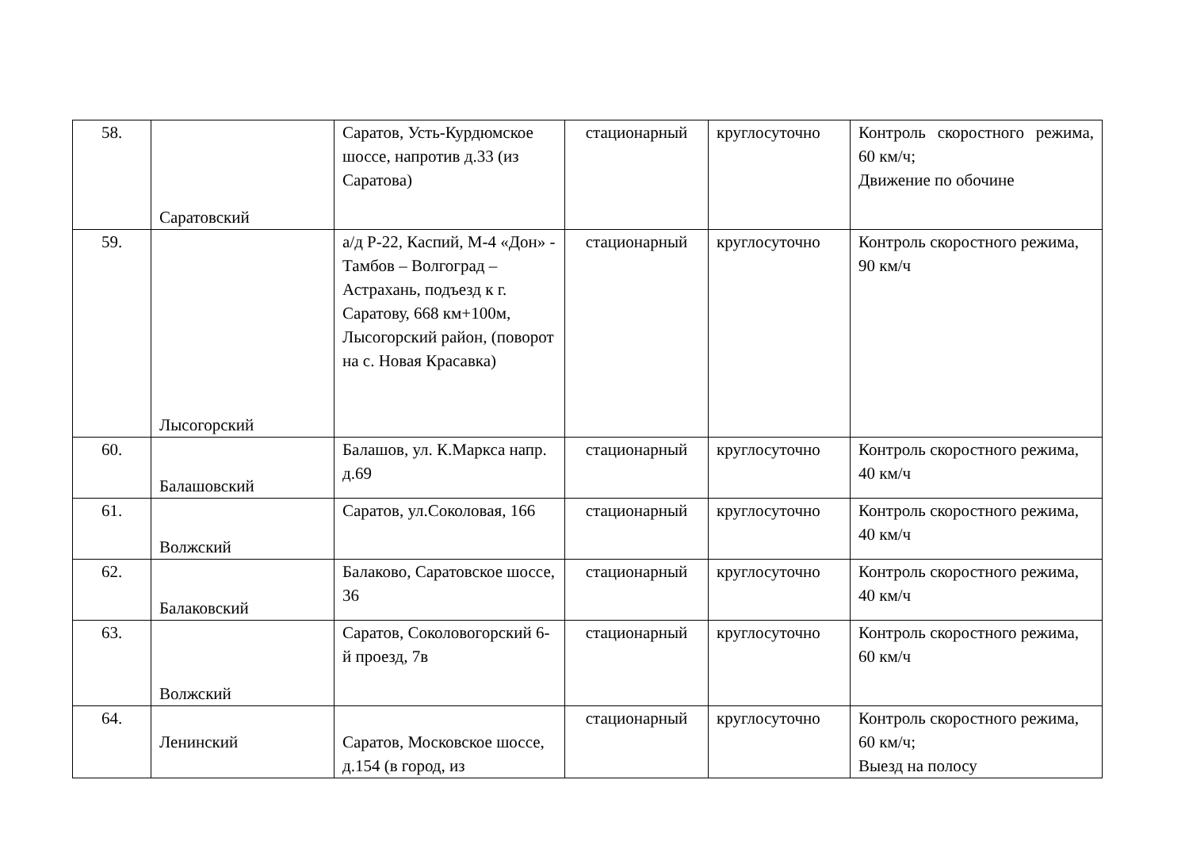| 58. | Саратовский | Саратов, Усть-Курдюмское шоссе, напротив д.33 (из Саратова) | стационарный | круглосуточно | Контроль скоростного режима, 60 км/ч; Движение по обочине |
| 59. | Лысогорский | а/д Р-22, Каспий, М-4 «Дон» - Тамбов – Волгоград – Астрахань, подъезд к г. Саратову, 668 км+100м, Лысогорский район, (поворот на с. Новая Красавка) | стационарный | круглосуточно | Контроль скоростного режима, 90 км/ч |
| 60. | Балашовский | Балашов, ул. К.Маркса напр. д.69 | стационарный | круглосуточно | Контроль скоростного режима, 40 км/ч |
| 61. | Волжский | Саратов, ул.Соколовая, 166 | стационарный | круглосуточно | Контроль скоростного режима, 40 км/ч |
| 62. | Балаковский | Балаково, Саратовское шоссе, 36 | стационарный | круглосуточно | Контроль скоростного режима, 40 км/ч |
| 63. | Волжский | Саратов, Соколовогорский 6-й проезд, 7в | стационарный | круглосуточно | Контроль скоростного режима, 60 км/ч |
| 64. | Ленинский | Саратов, Московское шоссе, д.154 (в город, из | стационарный | круглосуточно | Контроль скоростного режима, 60 км/ч; Выезд на полосу |